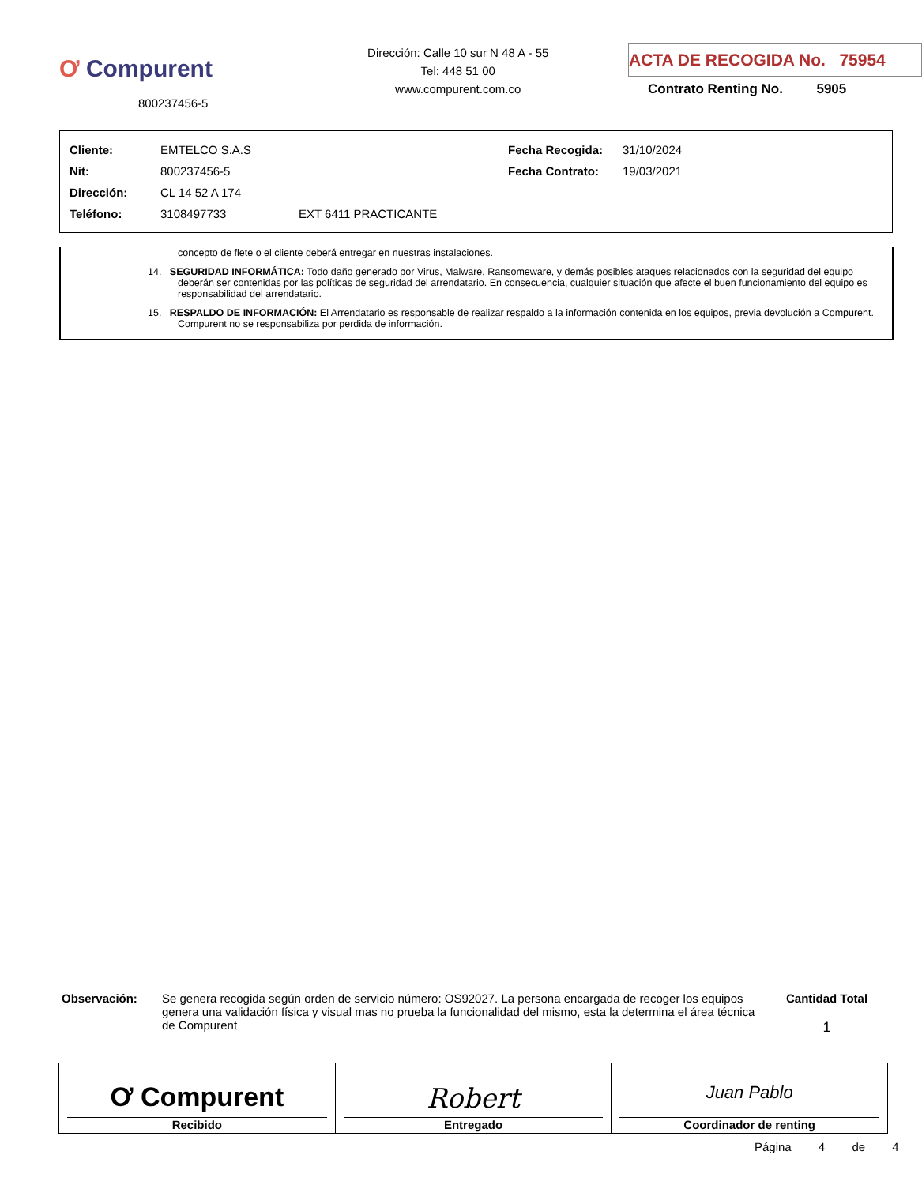Ơ Compurent
800237456-5
Dirección: Calle 10 sur N 48 A - 55
Tel: 448 51 00
www.compurent.com.co
ACTA DE RECOGIDA No. 75954
Contrato Renting No. 5905
| Cliente: | EMTELCO S.A.S | | Fecha Recogida: | 31/10/2024 |
| Nit: | 800237456-5 | | Fecha Contrato: | 19/03/2021 |
| Dirección: | CL 14 52 A 174 | | | |
| Teléfono: | 3108497733 | EXT 6411 PRACTICANTE | | |
concepto de flete o el cliente deberá entregar en nuestras instalaciones.
14. SEGURIDAD INFORMÁTICA: Todo daño generado por Virus, Malware, Ransomeware, y demás posibles ataques relacionados con la seguridad del equipo deberán ser contenidas por las políticas de seguridad del arrendatario. En consecuencia, cualquier situación que afecte el buen funcionamiento del equipo es responsabilidad del arrendatario.
15. RESPALDO DE INFORMACIÓN: El Arrendatario es responsable de realizar respaldo a la información contenida en los equipos, previa devolución a Compurent. Compurent no se responsabiliza por perdida de información.
Observación: Se genera recogida según orden de servicio número: OS92027. La persona encargada de recoger los equipos genera una validación física y visual mas no prueba la funcionalidad del mismo, esta la determina el área técnica de Compurent
Cantidad Total
1
Ơ Compurent
Recibido
Robert
Entregado
Juan Pablo
Coordinador de renting
Página 4 de 4